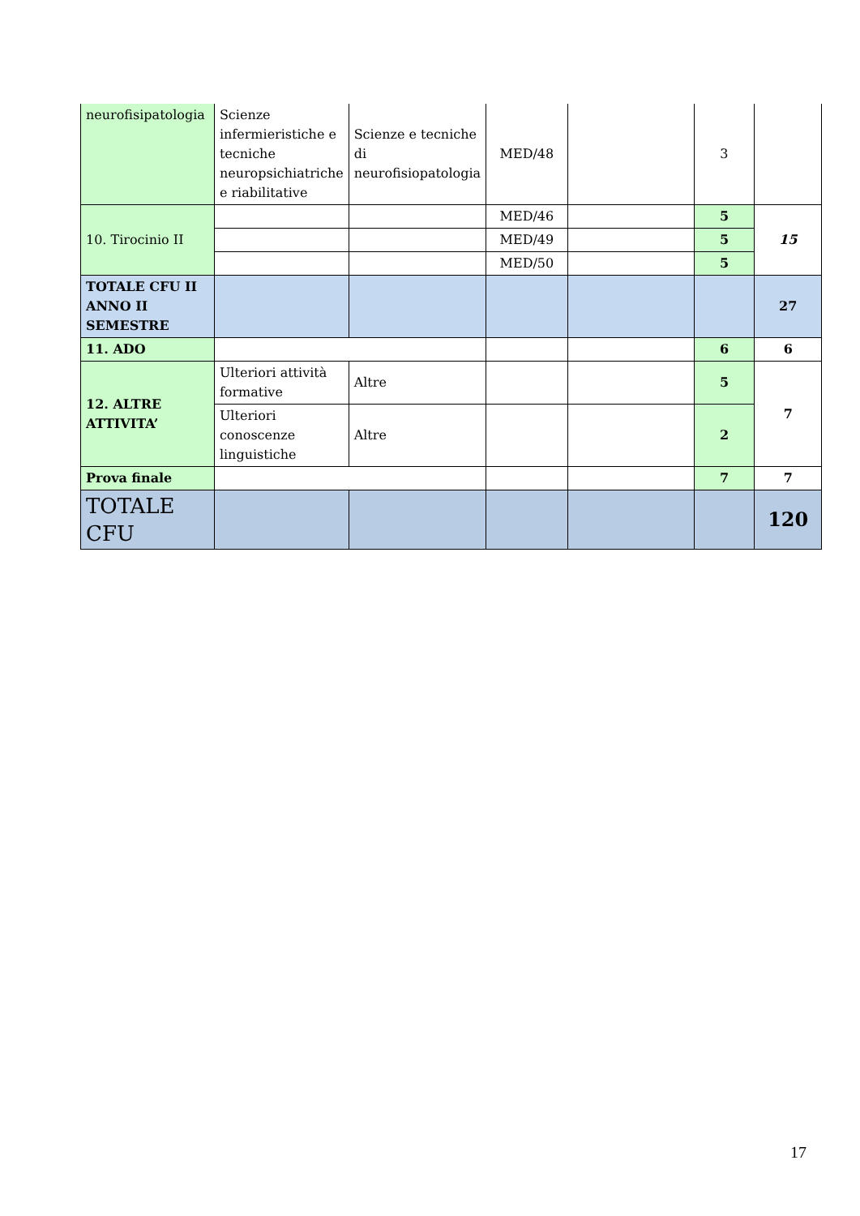| neurofisipatologia | Scienze infermieristiche e tecniche neuropsichiatriche e riabilitative | Scienze e tecniche di neurofisiopatologia | MED/48 | | 3 | |
| 10. Tirocinio II | | | MED/46 | | 5 | 15 |
| | | | MED/49 | | 5 | |
| | | | MED/50 | | 5 | |
| TOTALE CFU II ANNO II SEMESTRE | | | | | | 27 |
| 11. ADO | | | | | 6 | 6 |
| 12. ALTRE ATTIVITA’ | Ulteriori attività formative | Altre | | | 5 | 7 |
| | Ulteriori conoscenze linguistiche | Altre | | | 2 | |
| Prova finale | | | | | 7 | 7 |
| TOTALE CFU | | | | | | 120 |
17